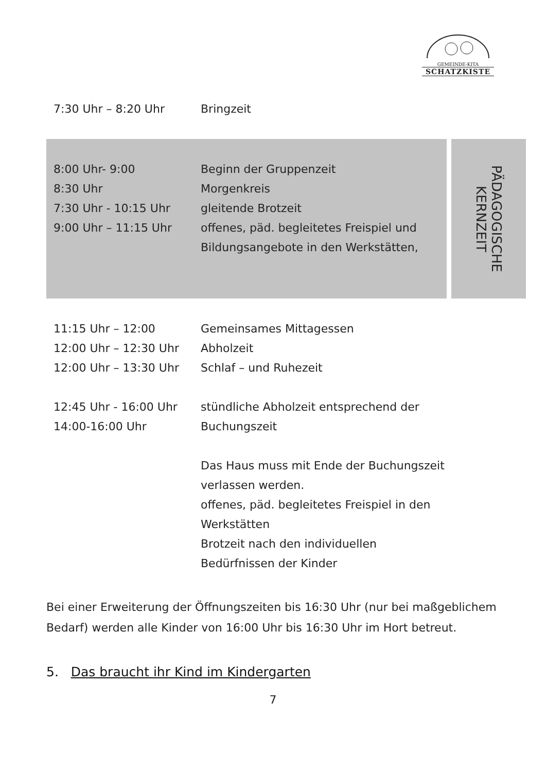GEMEINDE-KITA
SCHATZKISTE
| 7:30 Uhr – 8:20 Uhr | Bringzeit |
PÄDAGOGISCHE
KERNZEIT
| 8:00 Uhr- 9:00 | Beginn der Gruppenzeit |
| 8:30 Uhr | Morgenkreis |
| 7:30 Uhr - 10:15 Uhr | gleitende Brotzeit |
| 9:00 Uhr – 11:15 Uhr | offenes, päd. begleitetes Freispiel und Bildungsangebote in den Werkstätten, |
| 11:15 Uhr – 12:00 | Gemeinsames Mittagessen |
| 12:00 Uhr – 12:30 Uhr | Abholzeit |
| 12:00 Uhr – 13:30 Uhr | Schlaf – und Ruhezeit |
| 12:45 Uhr - 16:00 Uhr 14:00-16:00 Uhr | stündliche Abholzeit entsprechend der Buchungszeit |
| | Das Haus muss mit Ende der Buchungszeit verlassen werden. offenes, päd. begleitetes Freispiel in den Werkstätten Brotzeit nach den individuellen Bedürfnissen der Kinder |
Bei einer Erweiterung der Öffnungszeiten bis 16:30 Uhr (nur bei maßgeblichem Bedarf) werden alle Kinder von 16:00 Uhr bis 16:30 Uhr im Hort betreut.
5. Das braucht ihr Kind im Kindergarten
7